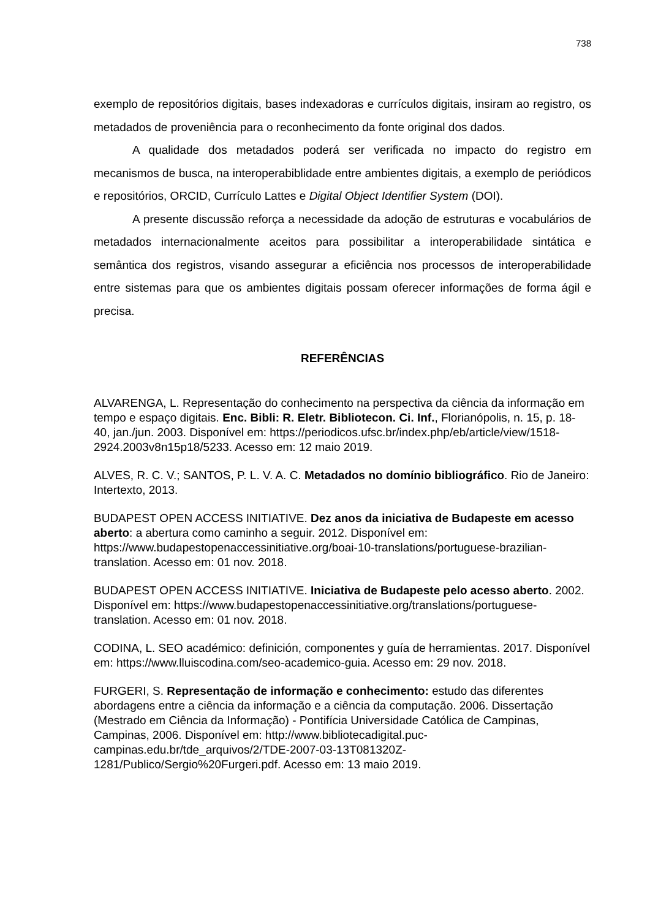738
exemplo de repositórios digitais, bases indexadoras e currículos digitais, insiram ao registro, os metadados de proveniência para o reconhecimento da fonte original dos dados.
A qualidade dos metadados poderá ser verificada no impacto do registro em mecanismos de busca, na interoperabiblidade entre ambientes digitais, a exemplo de periódicos e repositórios, ORCID, Currículo Lattes e Digital Object Identifier System (DOI).
A presente discussão reforça a necessidade da adoção de estruturas e vocabulários de metadados internacionalmente aceitos para possibilitar a interoperabilidade sintática e semântica dos registros, visando assegurar a eficiência nos processos de interoperabilidade entre sistemas para que os ambientes digitais possam oferecer informações de forma ágil e precisa.
REFERÊNCIAS
ALVARENGA, L. Representação do conhecimento na perspectiva da ciência da informação em tempo e espaço digitais. Enc. Bibli: R. Eletr. Bibliotecon. Ci. Inf., Florianópolis, n. 15, p. 18-40, jan./jun. 2003. Disponível em: https://periodicos.ufsc.br/index.php/eb/article/view/1518-2924.2003v8n15p18/5233. Acesso em: 12 maio 2019.
ALVES, R. C. V.; SANTOS, P. L. V. A. C. Metadados no domínio bibliográfico. Rio de Janeiro: Intertexto, 2013.
BUDAPEST OPEN ACCESS INITIATIVE. Dez anos da iniciativa de Budapeste em acesso aberto: a abertura como caminho a seguir. 2012. Disponível em: https://www.budapestopenaccessinitiative.org/boai-10-translations/portuguese-brazilian-translation. Acesso em: 01 nov. 2018.
BUDAPEST OPEN ACCESS INITIATIVE. Iniciativa de Budapeste pelo acesso aberto. 2002. Disponível em: https://www.budapestopenaccessinitiative.org/translations/portuguese-translation. Acesso em: 01 nov. 2018.
CODINA, L. SEO académico: definición, componentes y guía de herramientas. 2017. Disponível em: https://www.lluiscodina.com/seo-academico-guia. Acesso em: 29 nov. 2018.
FURGERI, S. Representação de informação e conhecimento: estudo das diferentes abordagens entre a ciência da informação e a ciência da computação. 2006. Dissertação (Mestrado em Ciência da Informação) - Pontifícia Universidade Católica de Campinas, Campinas, 2006. Disponível em: http://www.bibliotecadigital.puc-campinas.edu.br/tde_arquivos/2/TDE-2007-03-13T081320Z-1281/Publico/Sergio%20Furgeri.pdf. Acesso em: 13 maio 2019.